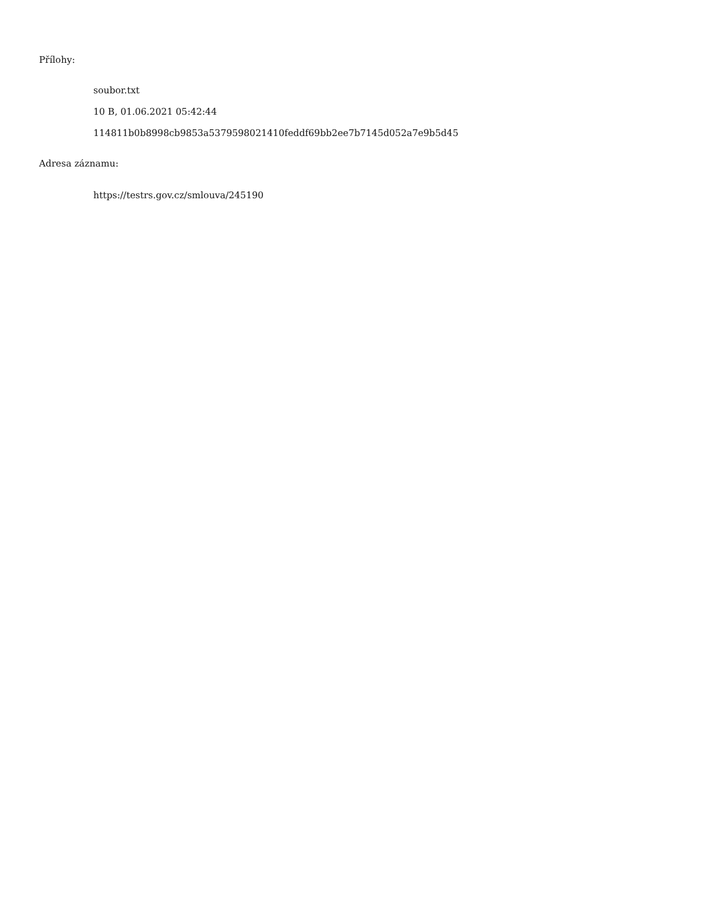Přílohy:
soubor.txt
10 B, 01.06.2021 05:42:44
114811b0b8998cb9853a5379598021410feddf69bb2ee7b7145d052a7e9b5d45
Adresa záznamu:
https://testrs.gov.cz/smlouva/245190